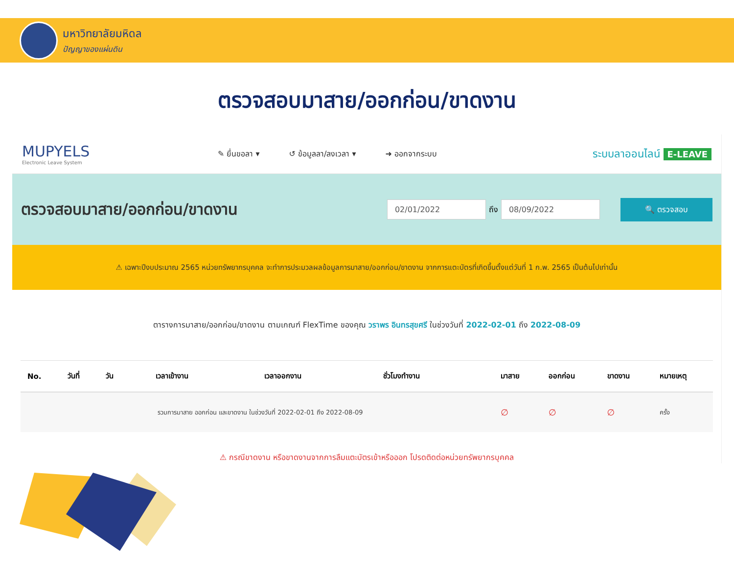มหาวิทยาลัยมหิดล
ปัญญาของแผ่นดิน
ตรวจสอบมาสาย/ออกก่อน/ขาดงาน
MUPYELS
Electronic Leave System
✎ ยื่นขอลา ▾ ↺ ข้อมูลลา/ลงเวลา ▾ ➜ ออกจากระบบ
ระบบลาออนไลน์ E-LEAVE
ตรวจสอบมาสาย/ออกก่อน/ขาดงาน
02/01/2022
ถึง
08/09/2022 🔍 ตรวจสอบ
⚠ เฉพาะปีงบประมาณ 2565 หน่วยทรัพยากรบุคคล จะทำการประมวลผลข้อมูลการมาสาย/ออกก่อน/ขาดงาน จากการแตะบัตรที่เกิดขึ้นตั้งแต่วันที่ 1 ก.พ. 2565 เป็นต้นไปเท่านั้น
ตารางการมาสาย/ออกก่อน/ขาดงาน ตามเกณฑ์ FlexTime ของคุณ วราพร อินทรสุขศรี ในช่วงวันที่ 2022-02-01 ถึง 2022-08-09
| No. | วันที่ | วัน | เวลาเข้างาน | เวลาออกงาน | ชั่วโมงทำงาน | มาสาย | ออกก่อน | ขาดงาน | หมายเหตุ |
| --- | --- | --- | --- | --- | --- | --- | --- | --- | --- |
| | | รวมการมาสาย ออกก่อน และขาดงาน ในช่วงวันที่ 2022-02-01 ถึง 2022-08-09 | | | | ∅ | ∅ | ∅ | ครั้ง |
⚠ กรณีขาดงาน หรือขาดงานจากการลืมแตะบัตรเข้าหรือออก โปรดติดต่อหน่วยทรัพยากรบุคคล